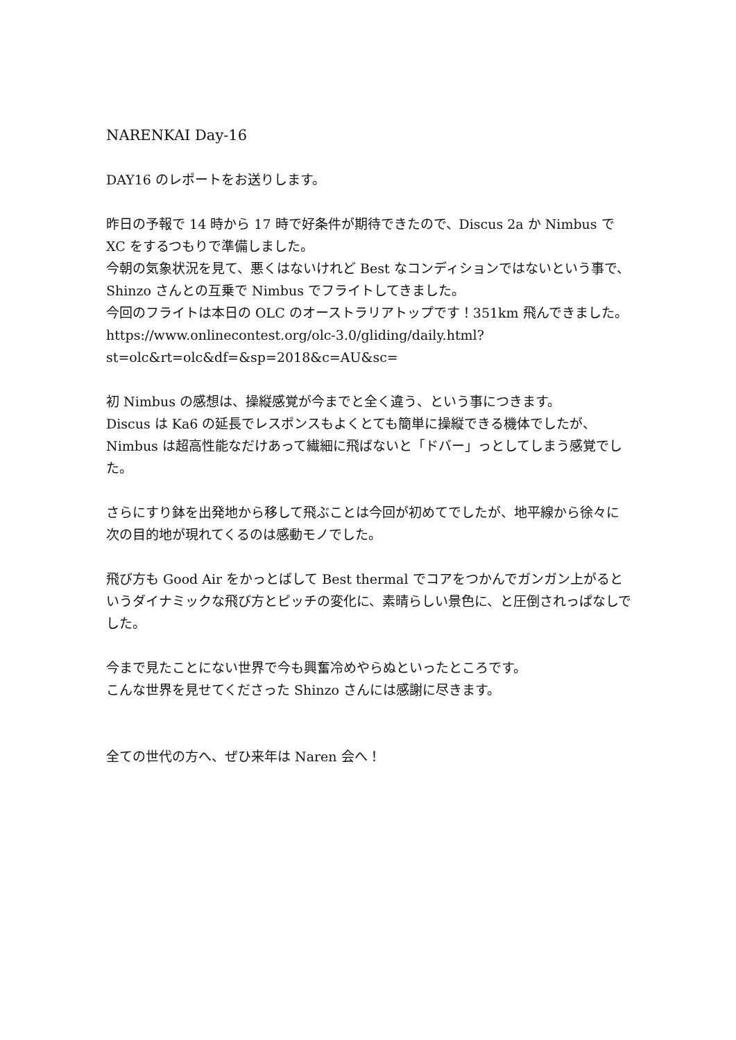NARENKAI Day-16
DAY16 のレポートをお送りします。
昨日の予報で 14 時から 17 時で好条件が期待できたので、Discus 2a か Nimbus で XC をするつもりで準備しました。
今朝の気象状況を見て、悪くはないけれど Best なコンディションではないという事で、Shinzo さんとの互乗で Nimbus でフライトしてきました。
今回のフライトは本日の OLC のオーストラリアトップです！351km 飛んできました。
https://www.onlinecontest.org/olc-3.0/gliding/daily.html?st=olc&rt=olc&df=&sp=2018&c=AU&sc=
初 Nimbus の感想は、操縦感覚が今までと全く違う、という事につきます。
Discus は Ka6 の延長でレスポンスもよくとても簡単に操縦できる機体でしたが、Nimbus は超高性能なだけあって繊細に飛ばないと「ドバー」っとしてしまう感覚でした。
さらにすり鉢を出発地から移して飛ぶことは今回が初めてでしたが、地平線から徐々に次の目的地が現れてくるのは感動モノでした。
飛び方も Good Air をかっとばして Best thermal でコアをつかんでガンガン上がるというダイナミックな飛び方とピッチの変化に、素晴らしい景色に、と圧倒されっぱなしでした。
今まで見たことにない世界で今も興奮冷めやらぬといったところです。
こんな世界を見せてくださった Shinzo さんには感謝に尽きます。
全ての世代の方へ、ぜひ来年は Naren 会へ！